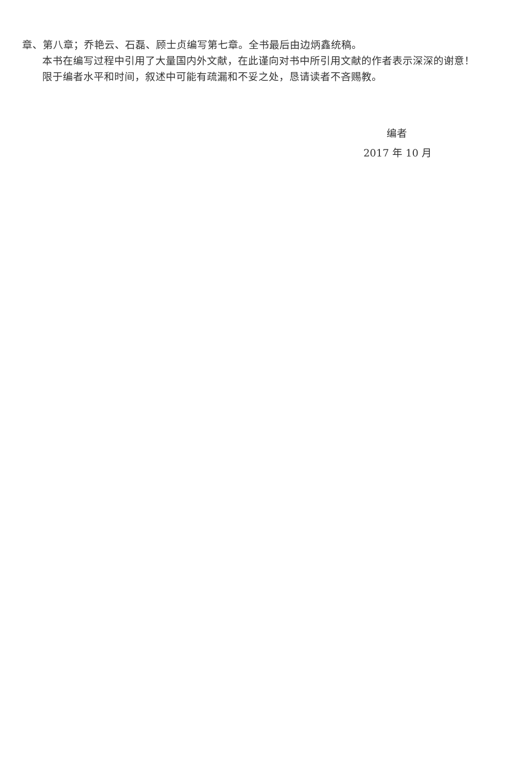章、第八章；乔艳云、石磊、顾士贞编写第七章。全书最后由边炳鑫统稿。
本书在编写过程中引用了大量国内外文献，在此谨向对书中所引用文献的作者表示深深的谢意！
限于编者水平和时间，叙述中可能有疏漏和不妥之处，恳请读者不吝赐教。
编者
2017 年 10 月